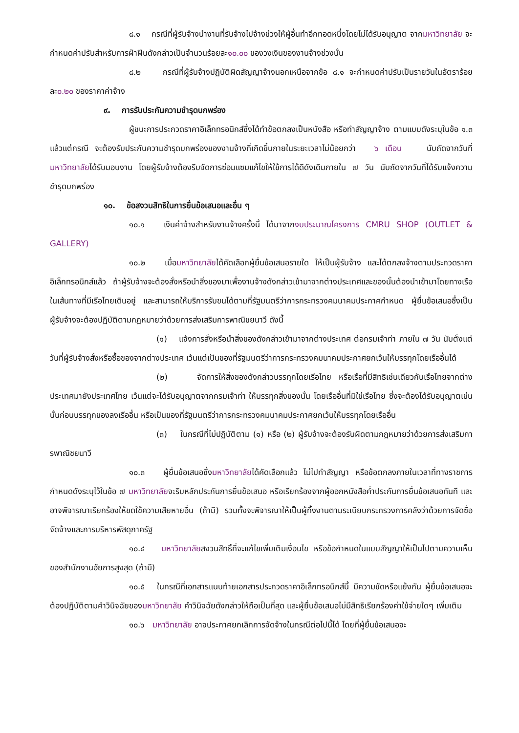๘.๑ กรณีที่ผู้รับจ้างนำงานที่รับจ้างไปจ้างช่วงให้ผู้อื่นทำอีกทอดหนึ่งโดยไม่ได้รับอนุญาต จากมหาวิทยาลัย จะกำหนดค่าปรับสำหรับการฝ่าฝืนดังกล่าวเป็นจำนวนร้อยละ๑๐.๐๐ ของวงเงินของงานจ้างช่วงนั้น
๘.๒ กรณีที่ผู้รับจ้างปฏิบัติผิดสัญญาจ้างนอกเหนือจากข้อ ๘.๑ จะกำหนดค่าปรับเป็นรายวันในอัตราร้อยละ๐.๒๐ ของราคาค่าจ้าง
๙. การรับประกันความชำรุดบกพร่อง
ผู้ชนะการประกวดราคาอิเล็กทรอนิกส์ซึ่งได้ทำข้อตกลงเป็นหนังสือ หรือทำสัญญาจ้าง ตามแบบดังระบุในข้อ ๑.๓ แล้วแต่กรณี จะต้องรับประกันความชำรุดบกพร่องของงานจ้างที่เกิดขึ้นภายในระยะเวลาไม่น้อยกว่า ๖ เดือน นับถัดจากวันที่มหาวิทยาลัยได้รับมอบงาน โดยผู้รับจ้างต้องรีบจัดการซ่อมแซมแก้ไขให้ใช้การได้ดีดังเดิมภายใน ๗ วัน นับถัดจากวันที่ได้รับแจ้งความชำรุดบกพร่อง
๑๐. ข้อสงวนสิทธิในการยื่นข้อเสนอและอื่น ๆ
๑๐.๑ เงินค่าจ้างสำหรับงานจ้างครั้งนี้ ได้มาจากงบประมาณโครงการ CMRU SHOP (OUTLET & GALLERY)
๑๐.๒ เมื่อมหาวิทยาลัยได้คัดเลือกผู้ยื่นข้อเสนอรายใด ให้เป็นผู้รับจ้าง และได้ตกลงจ้างตามประกวดราคาอิเล็กทรอนิกส์แล้ว ถ้าผู้รับจ้างจะต้องสั่งหรือนำสิ่งของมาเพื่องานจ้างดังกล่าวเข้ามาจากต่างประเทศและของนั้นต้องนำเข้ามาโดยทางเรือในเส้นทางที่มีเรือไทยเดินอยู่ และสามารถให้บริการรับขนได้ตามที่รัฐมนตรีว่าการกระทรวงคมนาคมประกาศกำหนด ผู้ยื่นข้อเสนอซึ่งเป็นผู้รับจ้างจะต้องปฏิบัติตามกฎหมายว่าด้วยการส่งเสริมการพาณิชยนาวี ดังนี้
(๑) แจ้งการสั่งหรือนำสิ่งของดังกล่าวเข้ามาจากต่างประเทศ ต่อกรมเจ้าท่า ภายใน ๗ วัน นับตั้งแต่วันที่ผู้รับจ้างสั่งหรือซื้อของจากต่างประเทศ เว้นแต่เป็นของที่รัฐมนตรีว่าการกระทรวงคมนาคมประกาศยกเว้นให้บรรทุกโดยเรืออื่นได้
(๒) จัดการให้สิ่งของดังกล่าวบรรทุกโดยเรือไทย หรือเรือที่มีสิทธิเช่นเดียวกับเรือไทยจากต่างประเทศมายังประเทศไทย เว้นแต่จะได้รับอนุญาตจากกรมเจ้าท่า ให้บรรทุกสิ่งของนั้น โดยเรืออื่นที่มิใช่เรือไทย ซึ่งจะต้องได้รับอนุญาตเช่นนั้นก่อนบรรทุกของลงเรืออื่น หรือเป็นของที่รัฐมนตรีว่าการกระทรวงคมนาคมประกาศยกเว้นให้บรรทุกโดยเรืออื่น
(๓) ในกรณีที่ไม่ปฏิบัติตาม (๑) หรือ (๒) ผู้รับจ้างจะต้องรับผิดตามกฎหมายว่าด้วยการส่งเสริมการพาณิชยนาวี
๑๐.๓ ผู้ยื่นข้อเสนอซึ่งมหาวิทยาลัยได้คัดเลือกแล้ว ไม่ไปทำสัญญา หรือข้อตกลงภายในเวลาที่ทางราชการกำหนดดังระบุไว้ในข้อ ๗ มหาวิทยาลัยจะริบหลักประกันการยื่นข้อเสนอ หรือเรียกร้องจากผู้ออกหนังสือค้ำประกันการยื่นข้อเสนอทันที และอาจพิจารณาเรียกร้องให้ชดใช้ความเสียหายอื่น (ถ้ามี) รวมทั้งจะพิจารณาให้เป็นผู้ทิ้งงานตามระเบียบกระทรวงการคลังว่าด้วยการจัดซื้อจัดจ้างและการบริหารพัสดุภาครัฐ
๑๐.๔ มหาวิทยาลัยสงวนสิทธิ์ที่จะแก้ไขเพิ่มเติมเงื่อนไข หรือข้อกำหนดในแบบสัญญาให้เป็นไปตามความเห็นของสำนักงานอัยการสูงสุด (ถ้ามี)
๑๐.๕ ในกรณีที่เอกสารแนบท้ายเอกสารประกวดราคาอิเล็กทรอนิกส์นี้ มีความขัดหรือแย้งกัน ผู้ยื่นข้อเสนอจะต้องปฏิบัติตามคำวินิจฉัยของมหาวิทยาลัย คำวินิจฉัยดังกล่าวให้ถือเป็นที่สุด และผู้ยื่นข้อเสนอไม่มีสิทธิเรียกร้องค่าใช้จ่ายใดๆ เพิ่มเติม
๑๐.๖ มหาวิทยาลัย อาจประกาศยกเลิกการจัดจ้างในกรณีต่อไปนี้ได้ โดยที่ผู้ยื่นข้อเสนอจะ